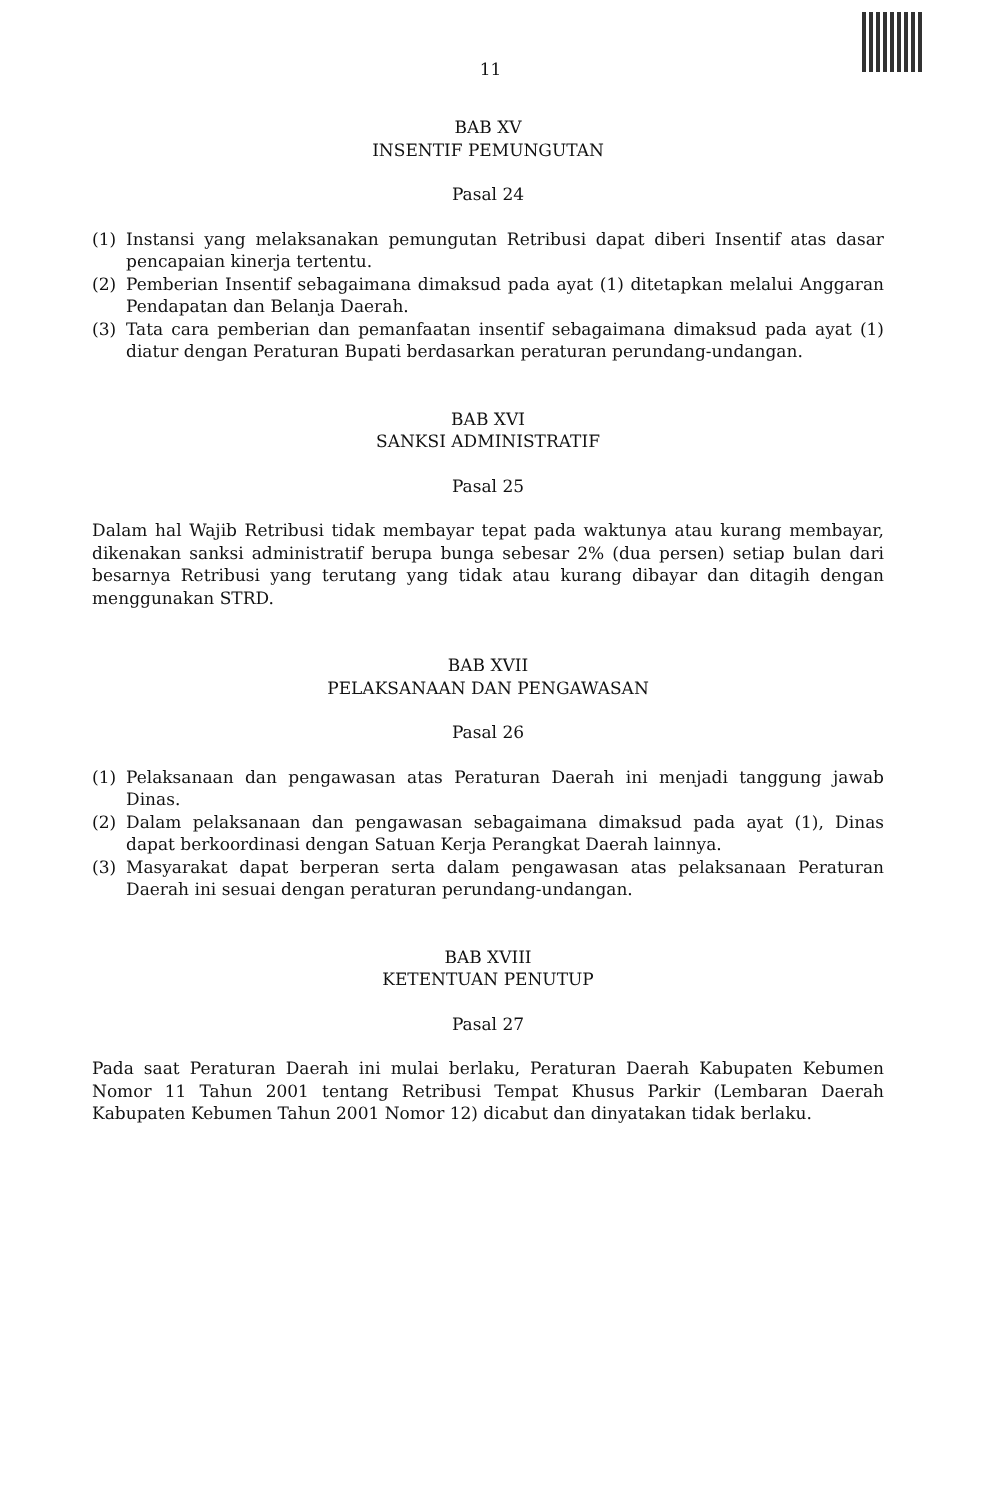11
BAB XV
INSENTIF PEMUNGUTAN
Pasal 24
(1) Instansi yang melaksanakan pemungutan Retribusi dapat diberi Insentif atas dasar pencapaian kinerja tertentu.
(2) Pemberian Insentif sebagaimana dimaksud pada ayat (1) ditetapkan melalui Anggaran Pendapatan dan Belanja Daerah.
(3) Tata cara pemberian dan pemanfaatan insentif sebagaimana dimaksud pada ayat (1) diatur dengan Peraturan Bupati berdasarkan peraturan perundang-undangan.
BAB XVI
SANKSI ADMINISTRATIF
Pasal 25
Dalam hal Wajib Retribusi tidak membayar tepat pada waktunya atau kurang membayar, dikenakan sanksi administratif berupa bunga sebesar 2% (dua persen) setiap bulan dari besarnya Retribusi yang terutang yang tidak atau kurang dibayar dan ditagih dengan menggunakan STRD.
BAB XVII
PELAKSANAAN DAN PENGAWASAN
Pasal 26
(1) Pelaksanaan dan pengawasan atas Peraturan Daerah ini menjadi tanggung jawab Dinas.
(2) Dalam pelaksanaan dan pengawasan sebagaimana dimaksud pada ayat (1), Dinas dapat berkoordinasi dengan Satuan Kerja Perangkat Daerah lainnya.
(3) Masyarakat dapat berperan serta dalam pengawasan atas pelaksanaan Peraturan Daerah ini sesuai dengan peraturan perundang-undangan.
BAB XVIII
KETENTUAN PENUTUP
Pasal 27
Pada saat Peraturan Daerah ini mulai berlaku, Peraturan Daerah Kabupaten Kebumen Nomor 11 Tahun 2001 tentang Retribusi Tempat Khusus Parkir (Lembaran Daerah Kabupaten Kebumen Tahun 2001 Nomor 12) dicabut dan dinyatakan tidak berlaku.